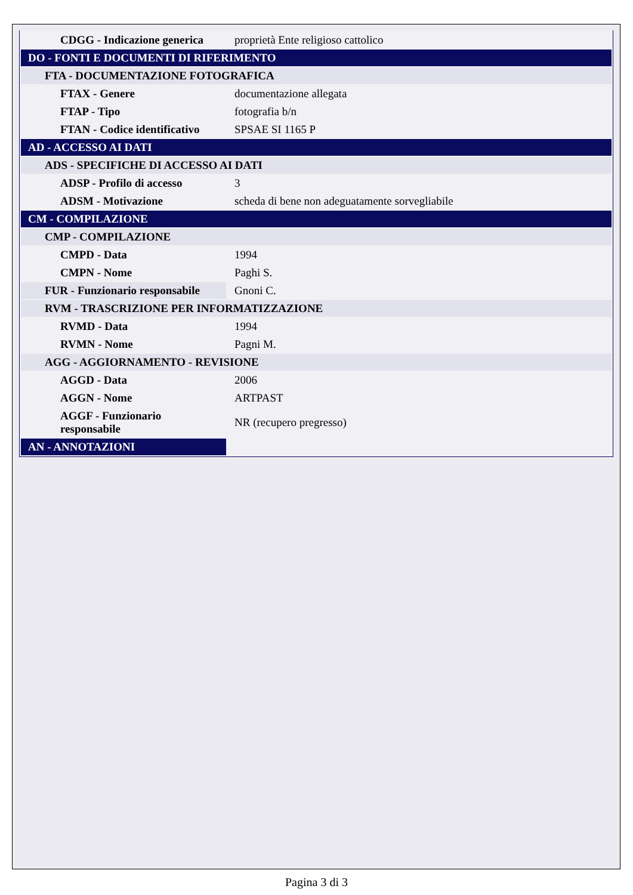| CDGG - Indicazione generica | proprietà Ente religioso cattolico |
| DO - FONTI E DOCUMENTI DI RIFERIMENTO | |
| FTA - DOCUMENTAZIONE FOTOGRAFICA | |
| FTAX - Genere | documentazione allegata |
| FTAP - Tipo | fotografia b/n |
| FTAN - Codice identificativo | SPSAE SI 1165 P |
| AD - ACCESSO AI DATI | |
| ADS - SPECIFICHE DI ACCESSO AI DATI | |
| ADSP - Profilo di accesso | 3 |
| ADSM - Motivazione | scheda di bene non adeguatamente sorvegliabile |
| CM - COMPILAZIONE | |
| CMP - COMPILAZIONE | |
| CMPD - Data | 1994 |
| CMPN - Nome | Paghi S. |
| FUR - Funzionario responsabile | Gnoni C. |
| RVM - TRASCRIZIONE PER INFORMATIZZAZIONE | |
| RVMD - Data | 1994 |
| RVMN - Nome | Pagni M. |
| AGG - AGGIORNAMENTO - REVISIONE | |
| AGGD - Data | 2006 |
| AGGN - Nome | ARTPAST |
| AGGF - Funzionario responsabile | NR (recupero pregresso) |
| AN - ANNOTAZIONI | |
Pagina 3 di 3